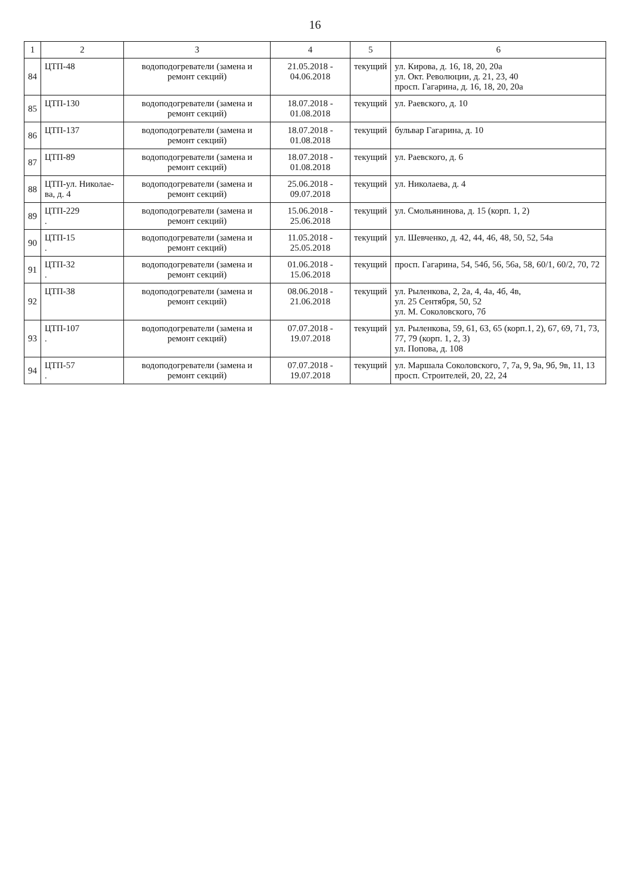16
| 1 | 2 | 3 | 4 | 5 | 6 |
| --- | --- | --- | --- | --- | --- |
| 84 | ЦТП-48 | водоподогреватели (замена и ремонт секций) | 21.05.2018 - 04.06.2018 | текущий | ул. Кирова, д. 16, 18, 20, 20а ул. Окт. Революции, д. 21, 23, 40 просп. Гагарина, д. 16, 18, 20, 20а |
| 85 | ЦТП-130 | водоподогреватели (замена и ремонт секций) | 18.07.2018 - 01.08.2018 | текущий | ул. Раевского, д. 10 |
| 86 | ЦТП-137 | водоподогреватели (замена и ремонт секций) | 18.07.2018 - 01.08.2018 | текущий | бульвар Гагарина, д. 10 |
| 87 | ЦТП-89 | водоподогреватели (замена и ремонт секций) | 18.07.2018 - 01.08.2018 | текущий | ул. Раевского, д. 6 |
| 88 | ЦТП-ул. Николае-ва, д. 4 | водоподогреватели (замена и ремонт секций) | 25.06.2018 - 09.07.2018 | текущий | ул. Николаева, д. 4 |
| 89 | ЦТП-229 . | водоподогреватели (замена и ремонт секций) | 15.06.2018 - 25.06.2018 | текущий | ул. Смольянинова, д. 15 (корп. 1, 2) |
| 90 | ЦТП-15 . | водоподогреватели (замена и ремонт секций) | 11.05.2018 - 25.05.2018 | текущий | ул. Шевченко, д. 42, 44, 46, 48, 50, 52, 54а |
| 91 | ЦТП-32 . | водоподогреватели (замена и ремонт секций) | 01.06.2018 - 15.06.2018 | текущий | просп. Гагарина, 54, 54б, 56, 56а, 58, 60/1, 60/2, 70, 72 |
| 92 | ЦТП-38 | водоподогреватели (замена и ремонт секций) | 08.06.2018 - 21.06.2018 | текущий | ул. Рыленкова, 2, 2а, 4, 4а, 4б, 4в, ул. 25 Сентября, 50, 52 ул. М. Соколовского, 7б |
| 93 | ЦТП-107 . | водоподогреватели (замена и ремонт секций) | 07.07.2018 - 19.07.2018 | текущий | ул. Рыленкова, 59, 61, 63, 65 (корп.1, 2), 67, 69, 71, 73, 77, 79 (корп. 1, 2, 3) ул. Попова, д. 108 |
| 94 | ЦТП-57 . | водоподогреватели (замена и ремонт секций) | 07.07.2018 - 19.07.2018 | текущий | ул. Маршала Соколовского, 7, 7а, 9, 9а, 9б, 9в, 11, 13 просп. Строителей, 20, 22, 24 |